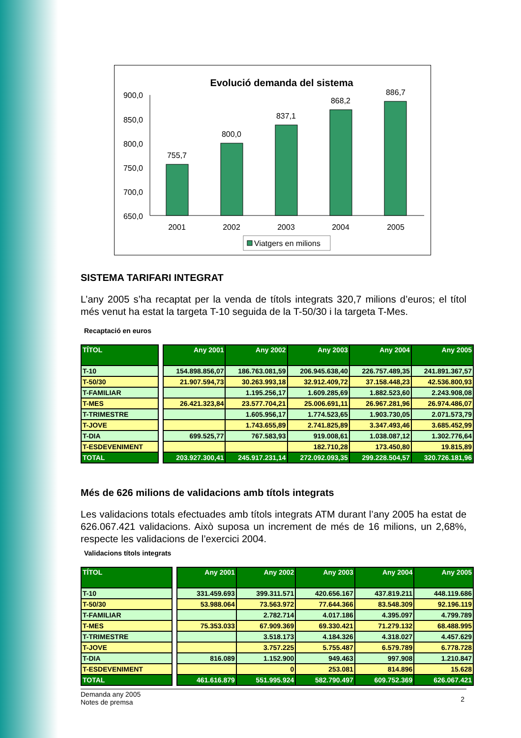Evolució demanda del sistema
900,0
850,0
800,0
750,0
700,0
650,0
755,7
800,0
837,1
868,2
886,7
2001
2002
2003
2004
2005
Viatgers en milions
SISTEMA TARIFARI INTEGRAT
L’any 2005 s’ha recaptat per la venda de títols integrats 320,7 milions d’euros; el títol més venut ha estat la targeta T-10 seguida de la T-50/30 i la targeta T-Mes.
Recaptació en euros
| TÍTOL | | Any 2001 | Any 2002 | Any 2003 | Any 2004 | Any 2005 |
| --- | --- | --- | --- | --- | --- | --- |
| T-10 | | 154.898.856,07 | 186.763.081,59 | 206.945.638,40 | 226.757.489,35 | 241.891.367,57 |
| T-50/30 | | 21.907.594,73 | 30.263.993,18 | 32.912.409,72 | 37.158.448,23 | 42.536.800,93 |
| T-FAMILIAR | | | 1.195.256,17 | 1.609.285,69 | 1.882.523,60 | 2.243.908,08 |
| T-MES | | 26.421.323,84 | 23.577.704,21 | 25.006.691,11 | 26.967.281,96 | 26.974.486,07 |
| T-TRIMESTRE | | | 1.605.956,17 | 1.774.523,65 | 1.903.730,05 | 2.071.573,79 |
| T-JOVE | | | 1.743.655,89 | 2.741.825,89 | 3.347.493,46 | 3.685.452,99 |
| T-DIA | | 699.525,77 | 767.583,93 | 919.008,61 | 1.038.087,12 | 1.302.776,64 |
| T-ESDEVENIMENT | | | | 182.710,28 | 173.450,80 | 19.815,89 |
| TOTAL | | 203.927.300,41 | 245.917.231,14 | 272.092.093,35 | 299.228.504,57 | 320.726.181,96 |
Més de 626 milions de validacions amb títols integrats
Les validacions totals efectuades amb títols integrats ATM durant l’any 2005 ha estat de 626.067.421 validacions. Això suposa un increment de més de 16 milions, un 2,68%, respecte les validacions de l’exercici 2004.
Validacions títols integrats
| TÍTOL | | Any 2001 | Any 2002 | Any 2003 | Any 2004 | Any 2005 |
| --- | --- | --- | --- | --- | --- | --- |
| T-10 | | 331.459.693 | 399.311.571 | 420.656.167 | 437.819.211 | 448.119.686 |
| T-50/30 | | 53.988.064 | 73.563.972 | 77.644.366 | 83.548.309 | 92.196.119 |
| T-FAMILIAR | | | 2.782.714 | 4.017.186 | 4.395.097 | 4.799.789 |
| T-MES | | 75.353.033 | 67.909.369 | 69.330.421 | 71.279.132 | 68.488.995 |
| T-TRIMESTRE | | | 3.518.173 | 4.184.326 | 4.318.027 | 4.457.629 |
| T-JOVE | | | 3.757.225 | 5.755.487 | 6.579.789 | 6.778.728 |
| T-DIA | | 816.089 | 1.152.900 | 949.463 | 997.908 | 1.210.847 |
| T-ESDEVENIMENT | | | 0 | 253.081 | 814.896 | 15.628 |
| TOTAL | | 461.616.879 | 551.995.924 | 582.790.497 | 609.752.369 | 626.067.421 |
Demanda any 2005
Notes de premsa
2